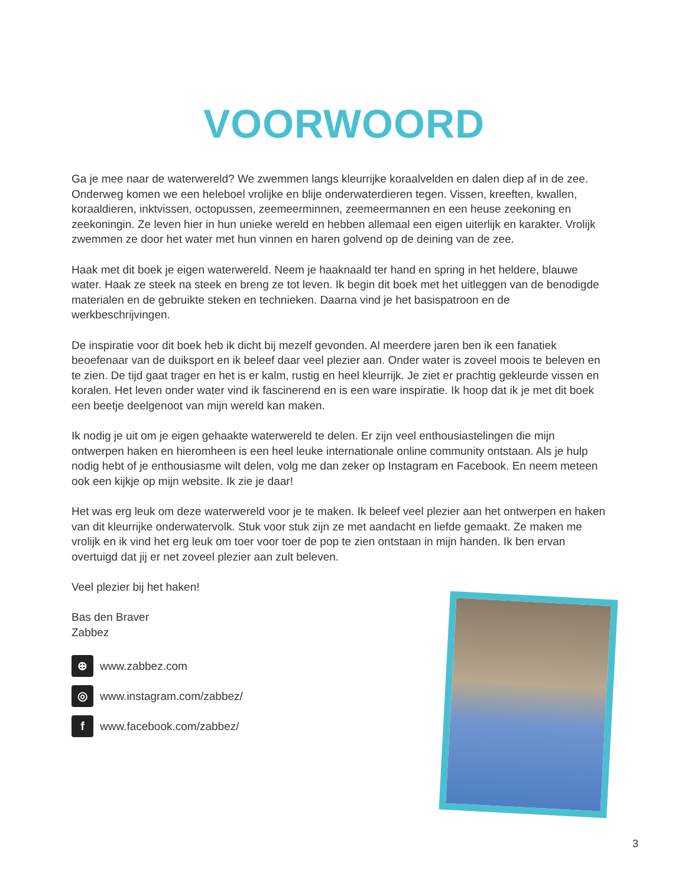VOORWOORD
Ga je mee naar de waterwereld? We zwemmen langs kleurrijke koraalvelden en dalen diep af in de zee. Onderweg komen we een heleboel vrolijke en blije onderwaterdieren tegen. Vissen, kreeften, kwallen, koraaldieren, inktvissen, octopussen, zeemeerminnen, zeemeermannen en een heuse zeekoning en zeekoningin. Ze leven hier in hun unieke wereld en hebben allemaal een eigen uiterlijk en karakter. Vrolijk zwemmen ze door het water met hun vinnen en haren golvend op de deining van de zee.
Haak met dit boek je eigen waterwereld. Neem je haaknaald ter hand en spring in het heldere, blauwe water. Haak ze steek na steek en breng ze tot leven. Ik begin dit boek met het uitleggen van de benodigde materialen en de gebruikte steken en technieken. Daarna vind je het basispatroon en de werkbeschrijvingen.
De inspiratie voor dit boek heb ik dicht bij mezelf gevonden. Al meerdere jaren ben ik een fanatiek beoefenaar van de duiksport en ik beleef daar veel plezier aan. Onder water is zoveel moois te beleven en te zien. De tijd gaat trager en het is er kalm, rustig en heel kleurrijk. Je ziet er prachtig gekleurde vissen en koralen. Het leven onder water vind ik fascinerend en is een ware inspiratie. Ik hoop dat ik je met dit boek een beetje deelgenoot van mijn wereld kan maken.
Ik nodig je uit om je eigen gehaakte waterwereld te delen. Er zijn veel enthousiastelingen die mijn ontwerpen haken en hieromheen is een heel leuke internationale online community ontstaan. Als je hulp nodig hebt of je enthousiasme wilt delen, volg me dan zeker op Instagram en Facebook. En neem meteen ook een kijkje op mijn website. Ik zie je daar!
Het was erg leuk om deze waterwereld voor je te maken. Ik beleef veel plezier aan het ontwerpen en haken van dit kleurrijke onderwatervolk. Stuk voor stuk zijn ze met aandacht en liefde gemaakt. Ze maken me vrolijk en ik vind het erg leuk om toer voor toer de pop te zien ontstaan in mijn handen. Ik ben ervan overtuigd dat jij er net zoveel plezier aan zult beleven.
Veel plezier bij het haken!
Bas den Braver
Zabbez
⊕ www.zabbez.com
◎ www.instagram.com/zabbez/
fwww.facebook.com/zabbez/
3